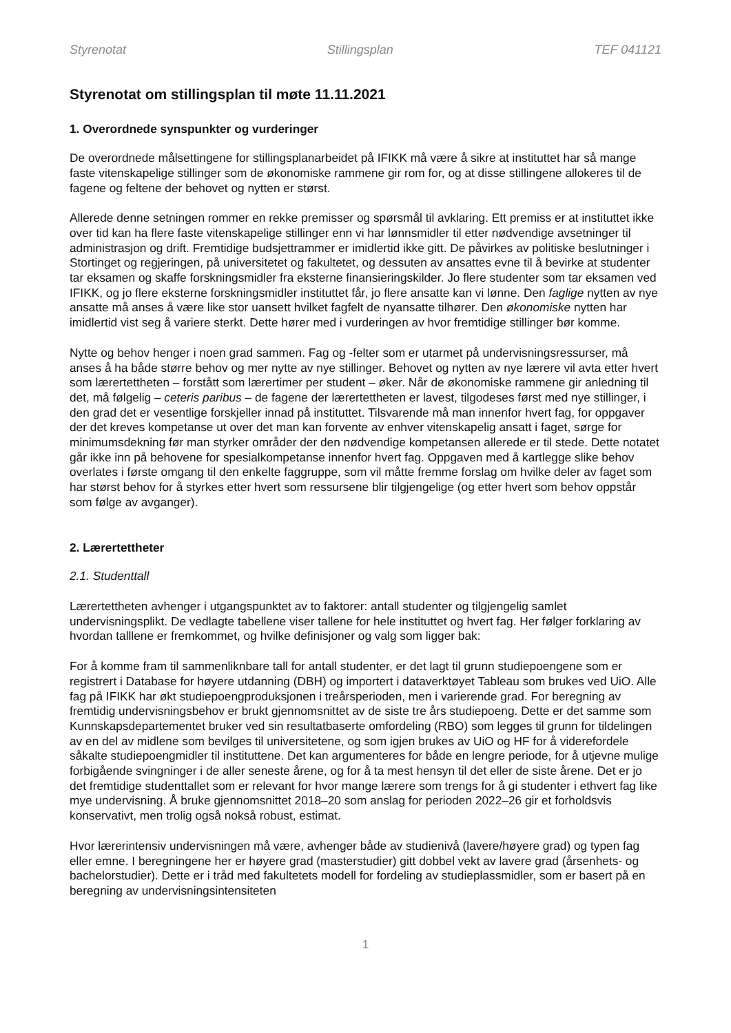Styrenotat Stillingsplan TEF 041121
Styrenotat om stillingsplan til møte 11.11.2021
1. Overordnede synspunkter og vurderinger
De overordnede målsettingene for stillingsplanarbeidet på IFIKK må være å sikre at instituttet har så mange faste vitenskapelige stillinger som de økonomiske rammene gir rom for, og at disse stillingene allokeres til de fagene og feltene der behovet og nytten er størst.
Allerede denne setningen rommer en rekke premisser og spørsmål til avklaring. Ett premiss er at instituttet ikke over tid kan ha flere faste vitenskapelige stillinger enn vi har lønnsmidler til etter nødvendige avsetninger til administrasjon og drift. Fremtidige budsjettrammer er imidlertid ikke gitt. De påvirkes av politiske beslutninger i Stortinget og regjeringen, på universitetet og fakultetet, og dessuten av ansattes evne til å bevirke at studenter tar eksamen og skaffe forskningsmidler fra eksterne finansieringskilder. Jo flere studenter som tar eksamen ved IFIKK, og jo flere eksterne forskningsmidler instituttet får, jo flere ansatte kan vi lønne. Den faglige nytten av nye ansatte må anses å være like stor uansett hvilket fagfelt de nyansatte tilhører. Den økonomiske nytten har imidlertid vist seg å variere sterkt. Dette hører med i vurderingen av hvor fremtidige stillinger bør komme.
Nytte og behov henger i noen grad sammen. Fag og -felter som er utarmet på undervisningsressurser, må anses å ha både større behov og mer nytte av nye stillinger. Behovet og nytten av nye lærere vil avta etter hvert som lærertettheten – forstått som lærertimer per student – øker. Når de økonomiske rammene gir anledning til det, må følgelig – ceteris paribus – de fagene der lærertettheten er lavest, tilgodeses først med nye stillinger, i den grad det er vesentlige forskjeller innad på instituttet. Tilsvarende må man innenfor hvert fag, for oppgaver der det kreves kompetanse ut over det man kan forvente av enhver vitenskapelig ansatt i faget, sørge for minimumsdekning før man styrker områder der den nødvendige kompetansen allerede er til stede. Dette notatet går ikke inn på behovene for spesialkompetanse innenfor hvert fag. Oppgaven med å kartlegge slike behov overlates i første omgang til den enkelte faggruppe, som vil måtte fremme forslag om hvilke deler av faget som har størst behov for å styrkes etter hvert som ressursene blir tilgjengelige (og etter hvert som behov oppstår som følge av avganger).
2. Lærertettheter
2.1. Studenttall
Lærertettheten avhenger i utgangspunktet av to faktorer: antall studenter og tilgjengelig samlet undervisningsplikt. De vedlagte tabellene viser tallene for hele instituttet og hvert fag. Her følger forklaring av hvordan talllene er fremkommet, og hvilke definisjoner og valg som ligger bak:
For å komme fram til sammenliknbare tall for antall studenter, er det lagt til grunn studiepoengene som er registrert i Database for høyere utdanning (DBH) og importert i dataverktøyet Tableau som brukes ved UiO. Alle fag på IFIKK har økt studiepoengproduksjonen i treårsperioden, men i varierende grad. For beregning av fremtidig undervisningsbehov er brukt gjennomsnittet av de siste tre års studiepoeng. Dette er det samme som Kunnskapsdepartementet bruker ved sin resultatbaserte omfordeling (RBO) som legges til grunn for tildelingen av en del av midlene som bevilges til universitetene, og som igjen brukes av UiO og HF for å viderefordele såkalte studiepoengmidler til instituttene. Det kan argumenteres for både en lengre periode, for å utjevne mulige forbigående svingninger i de aller seneste årene, og for å ta mest hensyn til det eller de siste årene. Det er jo det fremtidige studenttallet som er relevant for hvor mange lærere som trengs for å gi studenter i ethvert fag like mye undervisning. Å bruke gjennomsnittet 2018–20 som anslag for perioden 2022–26 gir et forholdsvis konservativt, men trolig også nokså robust, estimat.
Hvor lærerintensiv undervisningen må være, avhenger både av studienivå (lavere/høyere grad) og typen fag eller emne. I beregningene her er høyere grad (masterstudier) gitt dobbel vekt av lavere grad (årsenhets- og bachelorstudier). Dette er i tråd med fakultetets modell for fordeling av studieplassmidler, som er basert på en beregning av undervisningsintensiteten
1